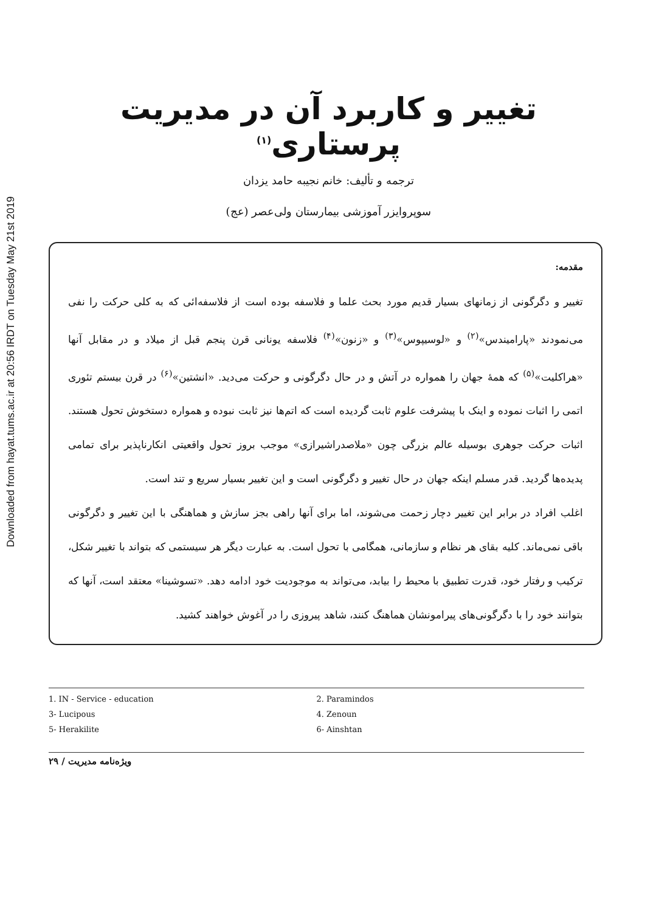Downloaded from hayat.tums.ac.ir at 20:56 IRDT on Tuesday May 21st 2019
تغییر و کاربرد آن در مدیریت پرستاری<sup>(۱)</sup>
ترجمه و تألیف: خانم نجیبه حامد یزدان
سوپروایزر آموزشی بیمارستان ولی‌عصر (عج)
مقدمه:
تغییر و دگرگونی از زمانهای بسیار قدیم مورد بحث علما و فلاسفه بوده است از فلاسفه‌ائی که به کلی حرکت را نفی می‌نمودند «پارامیندس»<sup>(۲)</sup> و «لوسیپوس»<sup>(۳)</sup> و «زنون»<sup>(۴)</sup> فلاسفه یونانی قرن پنجم قبل از میلاد و در مقابل آنها «هراکلیت»<sup>(۵)</sup> که همهٔ جهان را همواره در آتش و در حال دگرگونی و حرکت می‌دید. «انشتین»<sup>(۶)</sup> در قرن بیستم تئوری اتمی را اثبات نموده و اینک با پیشرفت علوم ثابت گردیده است که اتم‌ها نیز ثابت نبوده و همواره دستخوش تحول هستند. اثبات حرکت جوهری بوسیله عالم بزرگی چون «ملاصدراشیرازی» موجب بروز تحول واقعیتی انکارناپذیر برای تمامی پدیده‌ها گردید. قدر مسلم اینکه جهان در حال تغییر و دگرگونی است و این تغییر بسیار سریع و تند است.
اغلب افراد در برابر این تغییر دچار زحمت می‌شوند، اما برای آنها راهی بجز سازش و هماهنگی با این تغییر و دگرگونی باقی نمی‌ماند. کلیه بقای هر نظام و سازمانی، همگامی با تحول است. به عبارت دیگر هر سیستمی که بتواند با تغییر شکل، ترکیب و رفتار خود، قدرت تطبیق با محیط را بیابد، می‌تواند به موجودیت خود ادامه دهد. «تسوشینا» معتقد است، آنها که بتوانند خود را با دگرگونی‌های پیرامونشان هماهنگ کنند، شاهد پیروزی را در آغوش خواهند کشید.
1. IN - Service - education
2. Paramindos
3- Lucipous
4. Zenoun
5- Herakilite
6- Ainshtan
ویژه‌نامه مدیریت / ۲۹